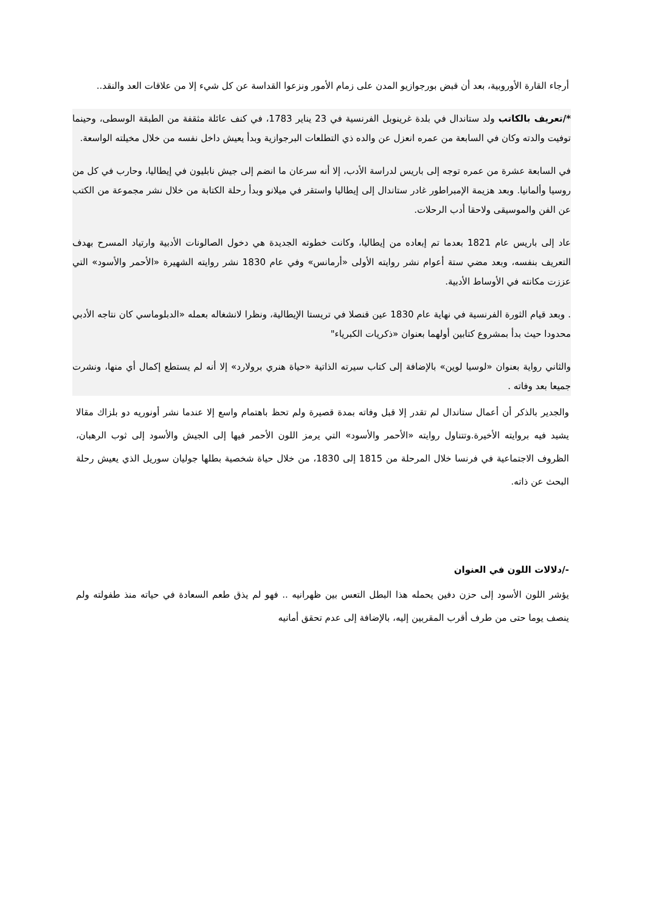أرجاء القارة الأوروبية، بعد أن قبض بورجوازيو المدن على زمام الأمور ونزعوا القداسة عن كل شيء إلا من علاقات العد والنقد..
*/تعريف بالكاتب ولد ستاندال في بلدة غرينوبل الفرنسية في 23 يناير 1783، في كنف عائلة مثقفة من الطبقة الوسطى، وحينما توفيت والدته وكان في السابعة من عمره انعزل عن والده ذي التطلعات البرجوازية وبدأ يعيش داخل نفسه من خلال مخيلته الواسعة.
في السابعة عشرة من عمره توجه إلى باريس لدراسة الأدب، إلا أنه سرعان ما انضم إلى جيش نابليون في إيطاليا، وحارب في كل من روسيا وألمانيا. وبعد هزيمة الإمبراطور غادر ستاندال إلى إيطاليا واستقر في ميلانو وبدأ رحلة الكتابة من خلال نشر مجموعة من الكتب عن الفن والموسيقى ولاحقا أدب الرحلات.
عاد إلى باريس عام 1821 بعدما تم إبعاده من إيطاليا، وكانت خطوته الجديدة هي دخول الصالونات الأدبية وارتياد المسرح بهدف التعريف بنفسه، وبعد مضي ستة أعوام نشر روايته الأولى «أرمانس» وفي عام 1830 نشر روايته الشهيرة «الأحمر والأسود» التي عززت مكانته في الأوساط الأدبية.
. وبعد قيام الثورة الفرنسية في نهاية عام 1830 عين قنصلا في تريستا الإيطالية، ونظرا لانشغاله بعمله «الدبلوماسي كان نتاجه الأدبي محدودا حيث بدأ بمشروع كتابين أولهما بعنوان «ذكريات الكبرياء"
والثاني رواية بعنوان «لوسيا لوين» بالإضافة إلى كتاب سيرته الذاتية «حياة هنري برولارد» إلا أنه لم يستطع إكمال أي منها، ونشرت جميعا بعد وفاته .
والجدير بالذكر أن أعمال ستاندال لم تقدر إلا قبل وفاته بمدة قصيرة ولم تحظ باهتمام واسع إلا عندما نشر أونوريه دو بلزاك مقالا يشيد فيه بروايته الأخيرة.وتتناول روايته «الأحمر والأسود» التي يرمز اللون الأحمر فيها إلى الجيش والأسود إلى ثوب الرهبان، الظروف الاجتماعية في فرنسا خلال المرحلة من 1815 إلى 1830، من خلال حياة شخصية بطلها جوليان سوريل الذي يعيش رحلة البحث عن ذاته.
-/دلالات اللون في العنوان
يؤشر اللون الأسود إلى حزن دفين يحمله هذا البطل التعس بين ظهرانيه .. فهو لم يذق طعم السعادة في حياته منذ طفولته ولم ينصف يوما حتى من طرف أقرب المقربين إليه، بالإضافة إلى عدم تحقق أمانيه